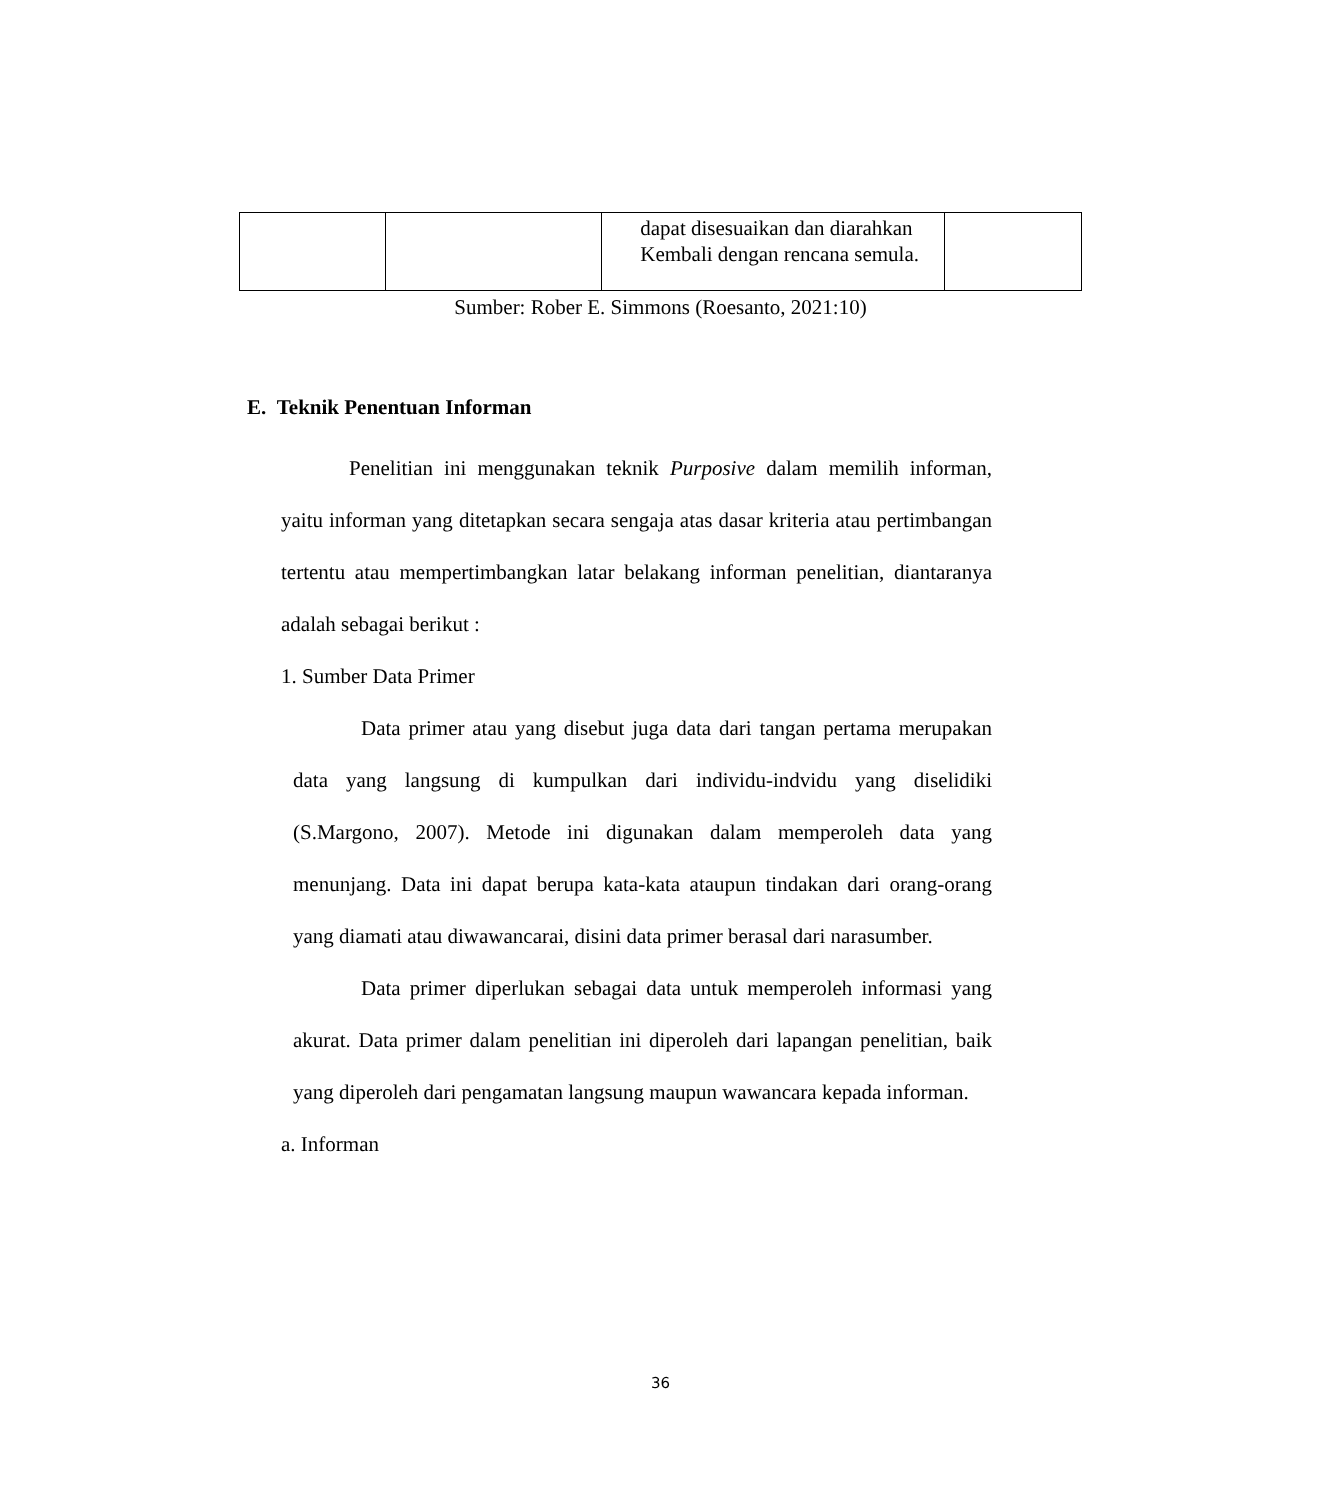| | | dapat disesuaikan dan diarahkan Kembali dengan rencana semula. | |
Sumber: Rober E. Simmons (Roesanto, 2021:10)
E. Teknik Penentuan Informan
Penelitian ini menggunakan teknik Purposive dalam memilih informan, yaitu informan yang ditetapkan secara sengaja atas dasar kriteria atau pertimbangan tertentu atau mempertimbangkan latar belakang informan penelitian, diantaranya adalah sebagai berikut :
1. Sumber Data Primer
Data primer atau yang disebut juga data dari tangan pertama merupakan data yang langsung di kumpulkan dari individu-indvidu yang diselidiki (S.Margono, 2007). Metode ini digunakan dalam memperoleh data yang menunjang. Data ini dapat berupa kata-kata ataupun tindakan dari orang-orang yang diamati atau diwawancarai, disini data primer berasal dari narasumber.
Data primer diperlukan sebagai data untuk memperoleh informasi yang akurat. Data primer dalam penelitian ini diperoleh dari lapangan penelitian, baik yang diperoleh dari pengamatan langsung maupun wawancara kepada informan.
a. Informan
36